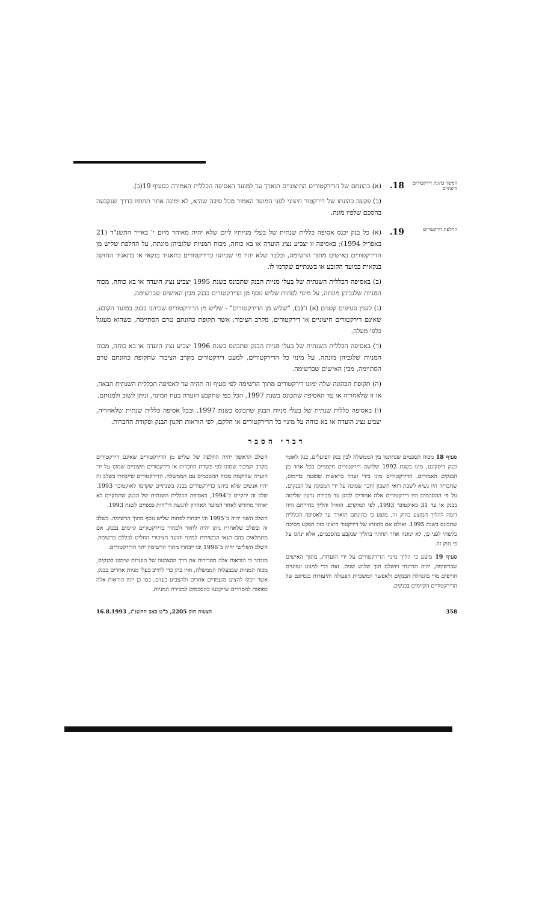המשך כהונת דירקטורים חיצוניים
18.
(א) כהונתם של הדירקטורים החיצוניים תוארך עד למועד האסיפה הכללית האמורה בסעיף 19(ב).
(ב) פקעה כהונתו של דירקטור חיצוני לפני המועד האמור מכל סיבה שהיא, לא ימונה אחר תחתיו בדרך שנקבעה בהסכם שלפיו מונה.
החלפת דירקטורים
19.
(א) כל בנק יכנס אסיפה כללית שנתית של בעלי מניותיו ליום שלא יהיה מאוחר מיום י' באייר התשנ"ד (21 באפריל 1994); באסיפה זו יצביע נציג הועדה או בא כוחה, מכוח המניות שלגביהן מונתה, על החלפת שליש מן הדירקטורים באישים מתוך הרשימה, ובלבד שלא יהיו מי שכיהנו כדירקטורים בתאגיד בנקאי או בתאגיד החזקה בנקאית במועד הקובע או בשנתיים שקדמו לו.
(ב) באסיפה הכללית השנתית של בעלי מניות הבנק שתכונס בשנת 1995 יצביע נציג הועדה או בא כוחה, מכוח המניות שלגביהן מונתה, על מינוי לפחות שליש נוסף מן הדירקטורים בבנק מבין האישים שברשימה.
(ג) לענין סעיפים קטנים (א) ו־(ב), "שליש מן הדירקטורים" - שליש מן הדירקטורים שכיהנו בבנק במועד הקובע, שאינם דירקטורים חיצוניים או דירקטורים, מקרב הציבור, אשר תקופת כהונתם טרם הסתיימה, כשהוא מעוגל כלפי מעלה.
(ד) באסיפה הכללית השנתית של בעלי מניות הבנק שתכונס בשנת 1996 יצביע נציג הועדה או בא כוחה, מכוח המניות שלגביהן מונתה, על מינוי כל הדירקטורים, למעט דירקטורים מקרב הציבור שתקופת כהונתם טרם הסתיימה, מבין האישים שברשימה.
(ה) תקופת הכהונה שלה ימונו דירקטורים מתוך הרשימה לפי סעיף זה תהיה עד לאסיפה הכללית השנתית הבאה, או זו שלאחריה או עד האסיפה שתכונס בשנת 1997, הכל כפי שתקבע הועדה בעת המינוי, וניתן לשוב ולמנותם.
(ו) באסיפה כללית שנתית של בעלי מניות הבנק שתכונס בשנת 1997, ובכל אסיפה כללית שנתית שלאחריה, יצביע נציג הועדה או בא כוחה על מינוי כל הדירקטורים או חלקם, לפי הוראות תקנון הבנק ופקודת החברות.
דברי הסבר
סעיף 18 מכוח הסכמים שנחתמו בין הממשלה לבין בנק הפועלים, בנק לאומי ובנק דיסקונט, מונו בשנת 1992 שלושה דירקטורים חיצוניים בכל אחד מן הבנקים האמורים. הדירקטורים מונו בידי ועדה בראשות שופטת בדימוס, שחבריה היו נשיא לשכת רואי חשבון וחבר שמונה על ידי המפקח על הבנקים. על פי ההסכמים היו דירקטורים אלה אמורים לכהן עד מכירת גרעין שליטה בבנק או עד 31 באוקטובר 1993, לפי המוקדם. הואיל והליך בחירתם היה דומה להליך המוצע בחוק זה, מוצע כי כהונתם תוארך עד לאסיפה הכללית שתכונס בשנת 1995. ואולם אם כהונתו של דירקטור חיצוני כזה תפקע מסיבה כלשהי לפני כן, לא ימונה אחר תחתיו בהליך שנקבע בהסכמים, אלא ינהגו על פי חוק זה.
סעיף 19 מוצע כי הליך מינוי הדירקטורים על ידי הועדות, מתוך האישים שברשימה, יהיה הדרגתי ויושלם תוך שלוש שנים. זאת כדי למנוע זעזועים חריפים מדי בהנהלת הבנקים ולאפשר המשכיות הפעולה והיעזרות בנסיונם של הדירקטורים הקיימים בבנקים.
השלב הראשון יהיה החלפה של שליש מן הדירקטורים שאינם דירקטורים מקרב הציבור שמונו לפי פקודת החברות או דירקטורים חיצוניים שמונו על ידי הועדה שהוקמה מכוח ההסכמים עם הממשלה. הדירקטורים שייבחרו בשלב זה יהיו אנשים שלא כיהנו כדירקטורים בבנק בשנתיים שקדמו לאוקטובר 1993. שלב זה יתקיים ב־1994, באסיפה הכללית השנתית של הבנק שתתקיים לא יאוחר מחודש לאחר המועד האחרון להגשת דו"חות כספיים לשנת 1993.
השלב השני יהיה ב־1995 ובו ייבחרו לפחות שליש נוסף מתוך הרשימה. בשלב זה ובשלב שלאחריו ניתן יהיה לחזור ולבחור בדירקטורים קיימים בבנק. אם מתמלאים בהם תנאי הכשירות למינוי והועד הציבורי החליט לכללם ברשימה. השלב השלישי יהיה ב־1996 ובו ייבחרו מתוך הרשימה יתר הדירקטורים.
מובהר כי הוראות אלה מסדירות את דרך ההצבעה של הועדות שימונו לבנקים, מכוח המניות שבבעלות הממשלה, ואין בהן כדי לחייב בעלי מניות אחרים בבנק, אשר יוכלו להציע מועמדים אחרים ולהצביע בעדם. כמו כן יהיו הוראות אלה כפופות להסדרים שייקבעו בהסכמים למכירת המניות.
358 הצעות חוק 2205, כ"ט באב התשנ"ג, 16.8.1993